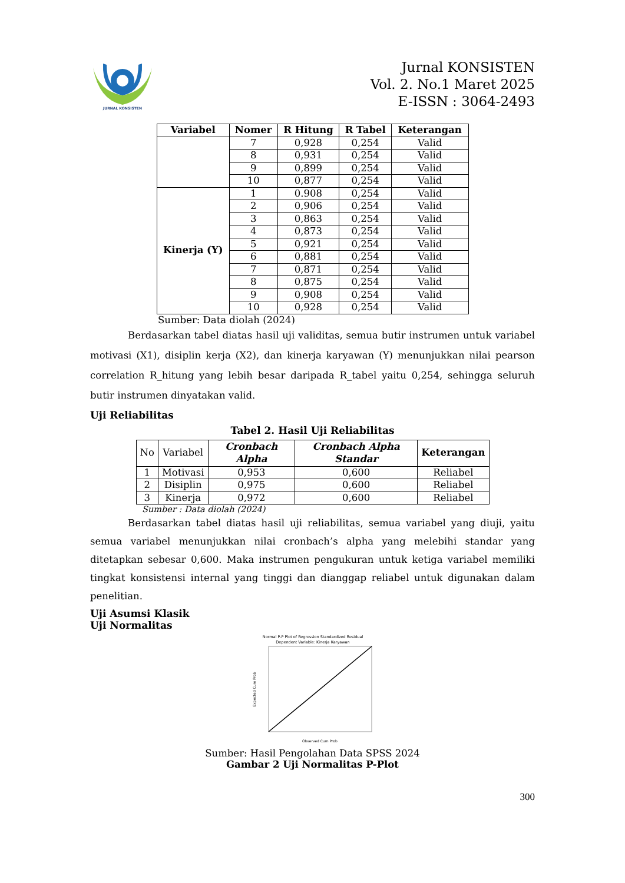JURNAL KONSISTEN
Jurnal KONSISTEN
Vol. 2. No.1 Maret 2025
E-ISSN : 3064-2493
| Variabel | Nomer | R Hitung | R Tabel | Keterangan |
| --- | --- | --- | --- | --- |
| | 7 | 0,928 | 0,254 | Valid |
| | 8 | 0,931 | 0,254 | Valid |
| | 9 | 0,899 | 0,254 | Valid |
| | 10 | 0,877 | 0,254 | Valid |
| Kinerja (Y) | 1 | 0.908 | 0,254 | Valid |
| | 2 | 0,906 | 0,254 | Valid |
| | 3 | 0,863 | 0,254 | Valid |
| | 4 | 0,873 | 0,254 | Valid |
| | 5 | 0,921 | 0,254 | Valid |
| | 6 | 0,881 | 0,254 | Valid |
| | 7 | 0,871 | 0,254 | Valid |
| | 8 | 0,875 | 0,254 | Valid |
| | 9 | 0,908 | 0,254 | Valid |
| | 10 | 0,928 | 0,254 | Valid |
Sumber: Data diolah (2024)
Berdasarkan tabel diatas hasil uji validitas, semua butir instrumen untuk variabel motivasi (X1), disiplin kerja (X2), dan kinerja karyawan (Y) menunjukkan nilai pearson correlation R_hitung yang lebih besar daripada R_tabel yaitu 0,254, sehingga seluruh butir instrumen dinyatakan valid.
Uji Reliabilitas
Tabel 2. Hasil Uji Reliabilitas
| No | Variabel | Cronbach Alpha | Cronbach Alpha Standar | Keterangan |
| 1 | Motivasi | 0,953 | 0,600 | Reliabel |
| 2 | Disiplin | 0,975 | 0,600 | Reliabel |
| 3 | Kinerja | 0,972 | 0,600 | Reliabel |
Sumber : Data diolah (2024)
Berdasarkan tabel diatas hasil uji reliabilitas, semua variabel yang diuji, yaitu semua variabel menunjukkan nilai cronbach’s alpha yang melebihi standar yang ditetapkan sebesar 0,600. Maka instrumen pengukuran untuk ketiga variabel memiliki tingkat konsistensi internal yang tinggi dan dianggap reliabel untuk digunakan dalam penelitian.
Uji Asumsi Klasik
Uji Normalitas
Normal P-P Plot of Regression Standardized Residual
Dependent Variable: Kinerja Karyawan
Observed Cum Prob
Expected Cum Prob
Sumber: Hasil Pengolahan Data SPSS 2024
Gambar 2 Uji Normalitas P-Plot
300